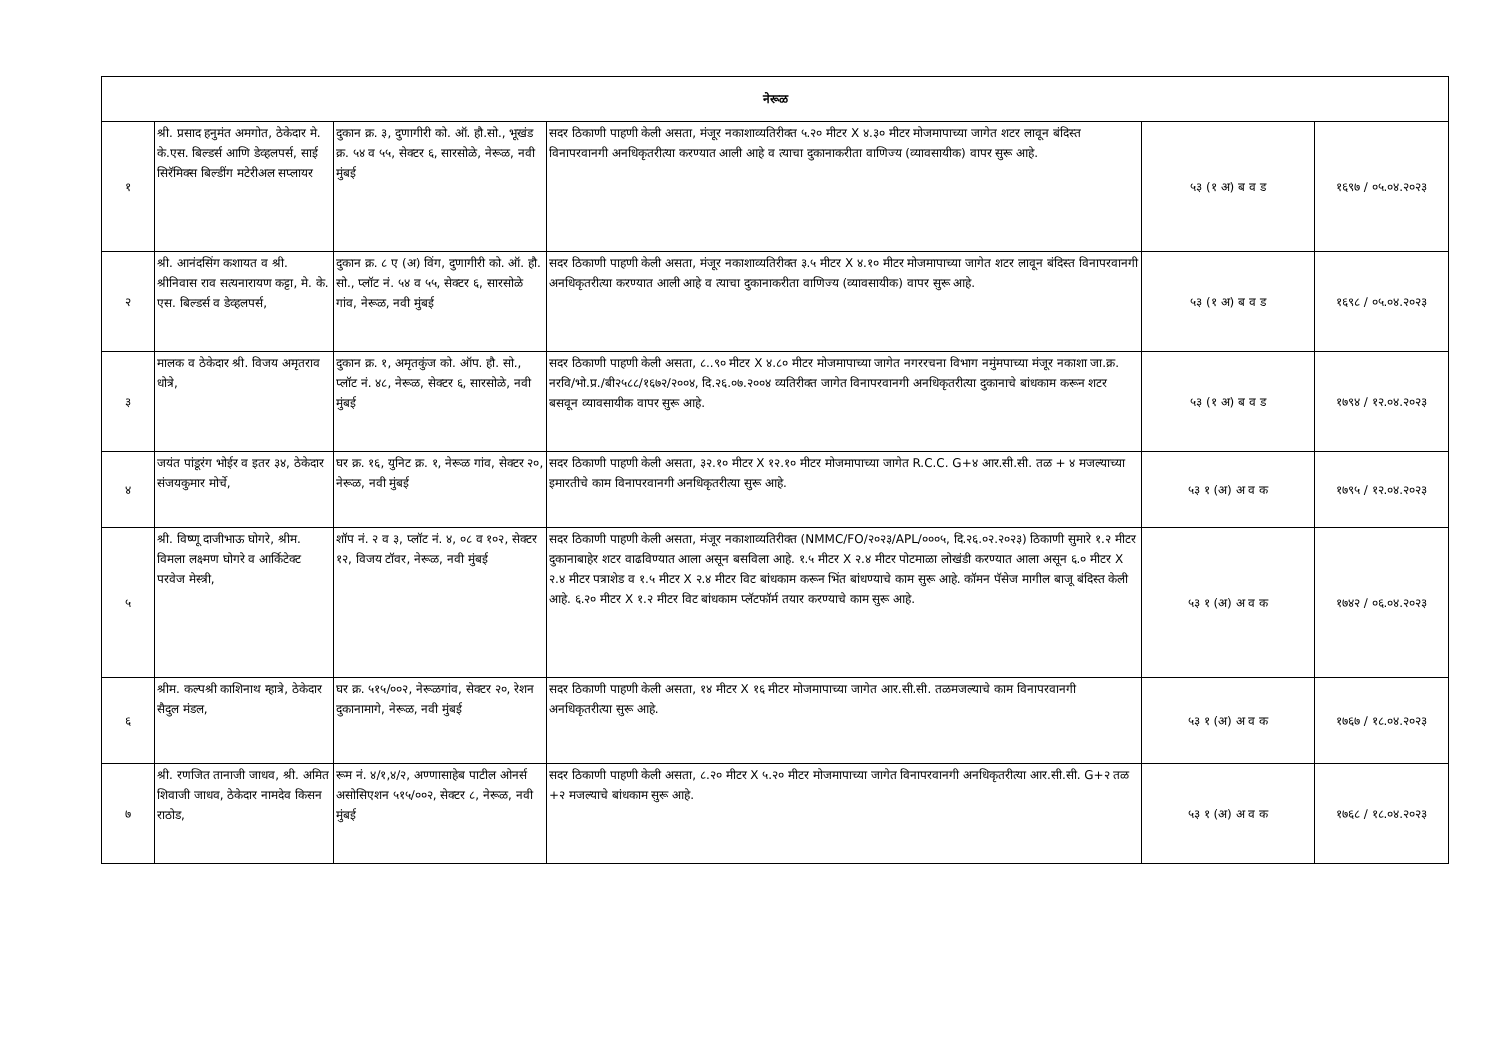| नेरूळ | | | | | |
| १ | श्री. प्रसाद हनुमंत अमगोत, ठेकेदार मे. के.एस. बिल्डर्स आणि डेव्हलपर्स, साई सिरॅमिक्स बिल्डींग मटेरीअल सप्लायर | दुकान क्र. ३, दुणागीरी को. ऑ. हौ.सो., भूखंड क्र. ५४ व ५५, सेक्टर ६, सारसोळे, नेरूळ, नवी मुंबई | सदर ठिकाणी पाहणी केली असता, मंजूर नकाशाव्यतिरीक्त ५.२० मीटर X ४.३० मीटर मोजमापाच्या जागेत शटर लावून बंदिस्त विनापरवानगी अनधिकृतरीत्या करण्यात आली आहे व त्याचा दुकानाकरीता वाणिज्य (व्यावसायीक) वापर सुरू आहे. | ५३ (१ अ) ब व ड | १६९७ / ०५.०४.२०२३ |
| २ | श्री. आनंदसिंग कशायत व श्री. श्रीनिवास राव सत्यनारायण कट्टा, मे. के. एस. बिल्डर्स व डेव्हलपर्स, | दुकान क्र. ८ ए (अ) विंग, दुणागीरी को. ऑ. हौ. सो., प्लॉट नं. ५४ व ५५, सेक्टर ६, सारसोळे गांव, नेरूळ, नवी मुंबई | सदर ठिकाणी पाहणी केली असता, मंजूर नकाशाव्यतिरीक्त ३.५ मीटर X ४.१० मीटर मोजमापाच्या जागेत शटर लावून बंदिस्त विनापरवानगी अनधिकृतरीत्या करण्यात आली आहे व त्याचा दुकानाकरीता वाणिज्य (व्यावसायीक) वापर सुरू आहे. | ५३ (१ अ) ब व ड | १६९८ / ०५.०४.२०२३ |
| ३ | मालक व ठेकेदार श्री. विजय अमृतराव धोत्रे, | दुकान क्र. १, अमृतकुंज को. ऑप. हौ. सो., प्लॉट नं. ४८, नेरूळ, सेक्टर ६, सारसोळे, नवी मुंबई | सदर ठिकाणी पाहणी केली असता, ८..९० मीटर X ४.८० मीटर मोजमापाच्या जागेत नगररचना विभाग नमुंमपाच्या मंजूर नकाशा जा.क्र. नरवि/भो.प्र./बी२५८८/१६७२/२००४, दि.२६.०७.२००४ व्यतिरीक्त जागेत विनापरवानगी अनधिकृतरीत्या दुकानाचे बांधकाम करून शटर बसवून व्यावसायीक वापर सुरू आहे. | ५३ (१ अ) ब व ड | १७९४ / १२.०४.२०२३ |
| ४ | जयंत पांडूरंग भोईर व इतर ३४, ठेकेदार संजयकुमार मोर्चे, | घर क्र. १६, युनिट क्र. १, नेरूळ गांव, सेक्टर २०, नेरूळ, नवी मुंबई | सदर ठिकाणी पाहणी केली असता, ३२.१० मीटर X १२.१० मीटर मोजमापाच्या जागेत R.C.C. G+४ आर.सी.सी. तळ + ४ मजल्याच्या इमारतीचे काम विनापरवानगी अनधिकृतरीत्या सुरू आहे. | ५३ १ (अ) अ व क | १७९५ / १२.०४.२०२३ |
| ५ | श्री. विष्णू दाजीभाऊ घोगरे, श्रीम. विमला लक्ष्मण घोगरे व आर्किटेक्ट परवेज मेस्त्री, | शॉप नं. २ व ३, प्लॉट नं. ४, ०८ व १०२, सेक्टर १२, विजय टॉवर, नेरूळ, नवी मुंबई | सदर ठिकाणी पाहणी केली असता, मंजूर नकाशाव्यतिरीक्त (NMMC/FO/२०२३/APL/०००५, दि.२६.०२.२०२३) ठिकाणी सुमारे १.२ मीटर दुकानाबाहेर शटर वाढविण्यात आला असून बसविला आहे. १.५ मीटर X २.४ मीटर पोटमाळा लोखंडी करण्यात आला असून ६.० मीटर X २.४ मीटर पत्राशेड व १.५ मीटर X २.४ मीटर विट बांधकाम करून भिंत बांधण्याचे काम सुरू आहे. कॉमन पॅसेज मागील बाजू बंदिस्त केली आहे. ६.२० मीटर X १.२ मीटर विट बांधकाम प्लॅटफॉर्म तयार करण्याचे काम सुरू आहे. | ५३ १ (अ) अ व क | १७४२ / ०६.०४.२०२३ |
| ६ | श्रीम. कल्पश्री काशिनाथ म्हात्रे, ठेकेदार सैदुल मंडल, | घर क्र. ५१५/००२, नेरूळगांव, सेक्टर २०, रेशन दुकानामागे, नेरूळ, नवी मुंबई | सदर ठिकाणी पाहणी केली असता, १४ मीटर X १६ मीटर मोजमापाच्या जागेत आर.सी.सी. तळमजल्याचे काम विनापरवानगी अनधिकृतरीत्या सुरू आहे. | ५३ १ (अ) अ व क | १७६७ / १८.०४.२०२३ |
| ७ | श्री. रणजित तानाजी जाधव, श्री. अमित शिवाजी जाधव, ठेकेदार नामदेव किसन राठोड, | रूम नं. ४/१,४/२, अण्णासाहेब पाटील ओनर्स असोसिएशन ५१५/००२, सेक्टर ८, नेरूळ, नवी मुंबई | सदर ठिकाणी पाहणी केली असता, ८.२० मीटर X ५.२० मीटर मोजमापाच्या जागेत विनापरवानगी अनधिकृतरीत्या आर.सी.सी. G+२ तळ +२ मजल्याचे बांधकाम सुरू आहे. | ५३ १ (अ) अ व क | १७६८ / १८.०४.२०२३ |